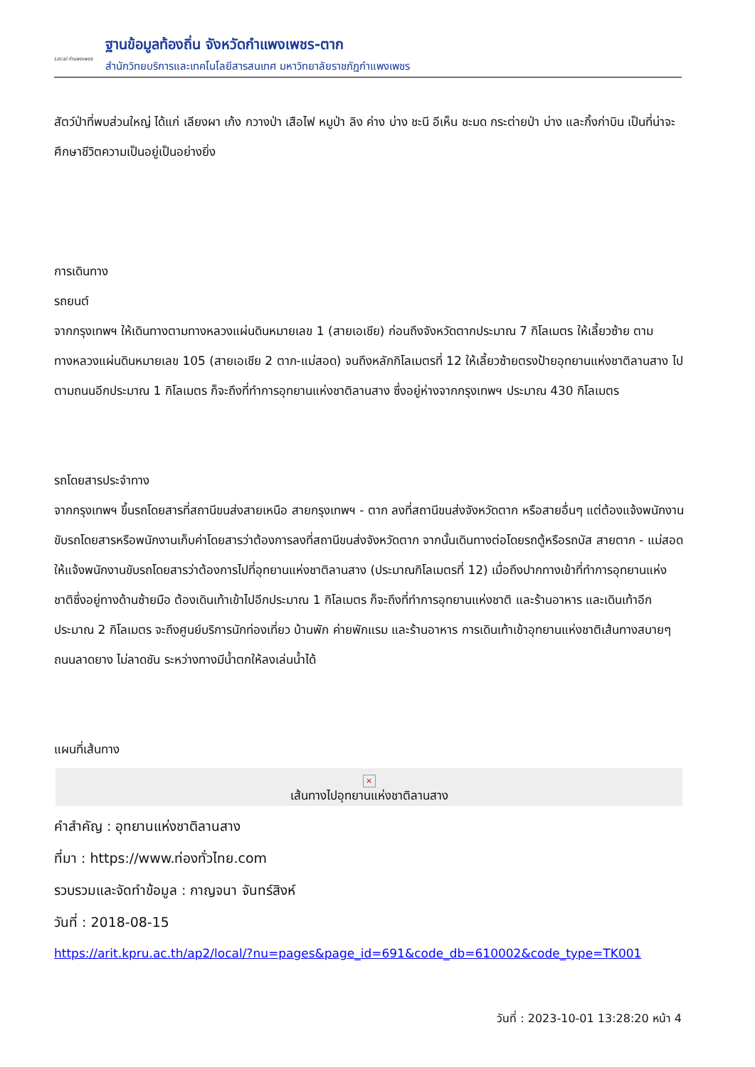Local กำแพงเพชร
ฐานข้อมูลท้องถิ่น จังหวัดกำแพงเพชร-ตาก
สำนักวิทยบริการและเทคโนโลยีสารสนเทศ มหาวิทยาลัยราชภัฏกำแพงเพชร
สัตว์ป่าที่พบส่วนใหญ่ ได้แก่ เลียงผา เก้ง กวางป่า เสือไฟ หมูป่า ลิง ค่าง บ่าง ชะนี อีเห็น ชะมด กระต่ายป่า บ่าง และกิ้งก่าบิน เป็นที่น่าจะศึกษาชีวิตความเป็นอยู่เป็นอย่างยิ่ง
การเดินทาง
รถยนต์
จากกรุงเทพฯ ให้เดินทางตามทางหลวงแผ่นดินหมายเลข 1 (สายเอเชีย) ก่อนถึงจังหวัดตากประมาณ 7 กิโลเมตร ให้เลี้ยวซ้าย ตามทางหลวงแผ่นดินหมายเลข 105 (สายเอเชีย 2 ตาก-แม่สอด) จนถึงหลักกิโลเมตรที่ 12 ให้เลี้ยวซ้ายตรงป้ายอุทยานแห่งชาติลานสาง ไปตามถนนอีกประมาณ 1 กิโลเมตร ก็จะถึงที่ทำการอุทยานแห่งชาติลานสาง ซึ่งอยู่ห่างจากกรุงเทพฯ ประมาณ 430 กิโลเมตร
รถโดยสารประจำทาง
จากกรุงเทพฯ ขึ้นรถโดยสารที่สถานีขนส่งสายเหนือ สายกรุงเทพฯ - ตาก ลงที่สถานีขนส่งจังหวัดตาก หรือสายอื่นๆ แต่ต้องแจ้งพนักงานขับรถโดยสารหรือพนักงานเก็บค่าโดยสารว่าต้องการลงที่สถานีขนส่งจังหวัดตาก จากนั้นเดินทางต่อโดยรถตู้หรือรถบัส สายตาก - แม่สอด ให้แจ้งพนักงานขับรถโดยสารว่าต้องการไปที่อุทยานแห่งชาติลานสาง (ประมาณกิโลเมตรที่ 12) เมื่อถึงปากทางเข้าที่ทำการอุทยานแห่งชาติซึ่งอยู่ทางด้านซ้ายมือ ต้องเดินเท้าเข้าไปอีกประมาณ 1 กิโลเมตร ก็จะถึงที่ทำการอุทยานแห่งชาติ และร้านอาหาร และเดินเท้าอีกประมาณ 2 กิโลเมตร จะถึงศูนย์บริการนักท่องเที่ยว บ้านพัก ค่ายพักแรม และร้านอาหาร การเดินเท้าเข้าอุทยานแห่งชาติเส้นทางสบายๆ ถนนลาดยาง ไม่ลาดชัน ระหว่างทางมีน้ำตกให้ลงเล่นน้ำได้
แผนที่เส้นทาง
×
เส้นทางไปอุทยานแห่งชาติลานสาง
คำสำคัญ : อุทยานแห่งชาติลานสาง
ที่มา : https://www.ท่องทั่วไทย.com
รวบรวมและจัดทำข้อมูล : กาญจนา จันทร์สิงห์
วันที่ : 2018-08-15
https://arit.kpru.ac.th/ap2/local/?nu=pages&page_id=691&code_db=610002&code_type=TK001
วันที่ : 2023-10-01 13:28:20 หน้า 4